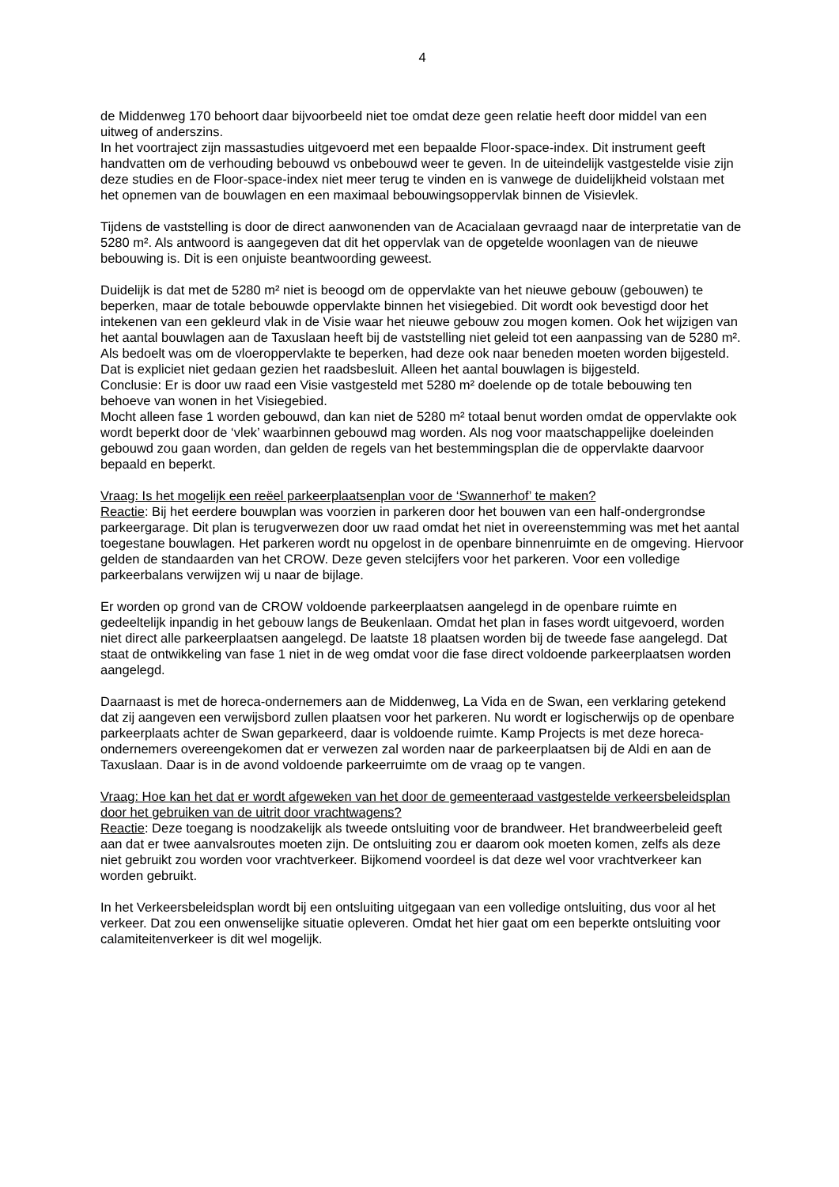4
de Middenweg 170 behoort daar bijvoorbeeld niet toe omdat deze geen relatie heeft door middel van een uitweg of anderszins.
In het voortraject zijn massastudies uitgevoerd met een bepaalde Floor-space-index. Dit instrument geeft handvatten om de verhouding bebouwd vs onbebouwd weer te geven. In de uiteindelijk vastgestelde visie zijn deze studies en de Floor-space-index niet meer terug te vinden en is vanwege de duidelijkheid volstaan met het opnemen van de bouwlagen en een maximaal bebouwingsoppervlak binnen de Visievlek.
Tijdens de vaststelling is door de direct aanwonenden van de Acacialaan gevraagd naar de interpretatie van de 5280 m². Als antwoord is aangegeven dat dit het oppervlak van de opgetelde woonlagen van de nieuwe bebouwing is. Dit is een onjuiste beantwoording geweest.
Duidelijk is dat met de 5280 m² niet is beoogd om de oppervlakte van het nieuwe gebouw (gebouwen) te beperken, maar de totale bebouwde oppervlakte binnen het visiegebied. Dit wordt ook bevestigd door het intekenen van een gekleurd vlak in de Visie waar het nieuwe gebouw zou mogen komen. Ook het wijzigen van het aantal bouwlagen aan de Taxuslaan heeft bij de vaststelling niet geleid tot een aanpassing van de 5280 m². Als bedoelt was om de vloeroppervlakte te beperken, had deze ook naar beneden moeten worden bijgesteld. Dat is expliciet niet gedaan gezien het raadsbesluit. Alleen het aantal bouwlagen is bijgesteld.
Conclusie: Er is door uw raad een Visie vastgesteld met 5280 m² doelende op de totale bebouwing ten behoeve van wonen in het Visiegebied.
Mocht alleen fase 1 worden gebouwd, dan kan niet de 5280 m² totaal benut worden omdat de oppervlakte ook wordt beperkt door de ‘vlek’ waarbinnen gebouwd mag worden. Als nog voor maatschappelijke doeleinden gebouwd zou gaan worden, dan gelden de regels van het bestemmingsplan die de oppervlakte daarvoor bepaald en beperkt.
Vraag: Is het mogelijk een reëel parkeerplaatsenplan voor de ‘Swannerhof’ te maken?
Reactie: Bij het eerdere bouwplan was voorzien in parkeren door het bouwen van een half-ondergrondse parkeergarage. Dit plan is terugverwezen door uw raad omdat het niet in overeenstemming was met het aantal toegestane bouwlagen. Het parkeren wordt nu opgelost in de openbare binnenruimte en de omgeving. Hiervoor gelden de standaarden van het CROW. Deze geven stelcijfers voor het parkeren. Voor een volledige parkeerbalans verwijzen wij u naar de bijlage.
Er worden op grond van de CROW voldoende parkeerplaatsen aangelegd in de openbare ruimte en gedeeltelijk inpandig in het gebouw langs de Beukenlaan. Omdat het plan in fases wordt uitgevoerd, worden niet direct alle parkeerplaatsen aangelegd. De laatste 18 plaatsen worden bij de tweede fase aangelegd. Dat staat de ontwikkeling van fase 1 niet in de weg omdat voor die fase direct voldoende parkeerplaatsen worden aangelegd.
Daarnaast is met de horeca-ondernemers aan de Middenweg, La Vida en de Swan, een verklaring getekend dat zij aangeven een verwijsbord zullen plaatsen voor het parkeren. Nu wordt er logischerwijs op de openbare parkeerplaats achter de Swan geparkeerd, daar is voldoende ruimte. Kamp Projects is met deze horeca-ondernemers overeengekomen dat er verwezen zal worden naar de parkeerplaatsen bij de Aldi en aan de Taxuslaan. Daar is in de avond voldoende parkeerruimte om de vraag op te vangen.
Vraag: Hoe kan het dat er wordt afgeweken van het door de gemeenteraad vastgestelde verkeersbeleidsplan door het gebruiken van de uitrit door vrachtwagens?
Reactie: Deze toegang is noodzakelijk als tweede ontsluiting voor de brandweer. Het brandweerbeleid geeft aan dat er twee aanvalsroutes moeten zijn. De ontsluiting zou er daarom ook moeten komen, zelfs als deze niet gebruikt zou worden voor vrachtverkeer. Bijkomend voordeel is dat deze wel voor vrachtverkeer kan worden gebruikt.
In het Verkeersbeleidsplan wordt bij een ontsluiting uitgegaan van een volledige ontsluiting, dus voor al het verkeer. Dat zou een onwenselijke situatie opleveren. Omdat het hier gaat om een beperkte ontsluiting voor calamiteitenverkeer is dit wel mogelijk.